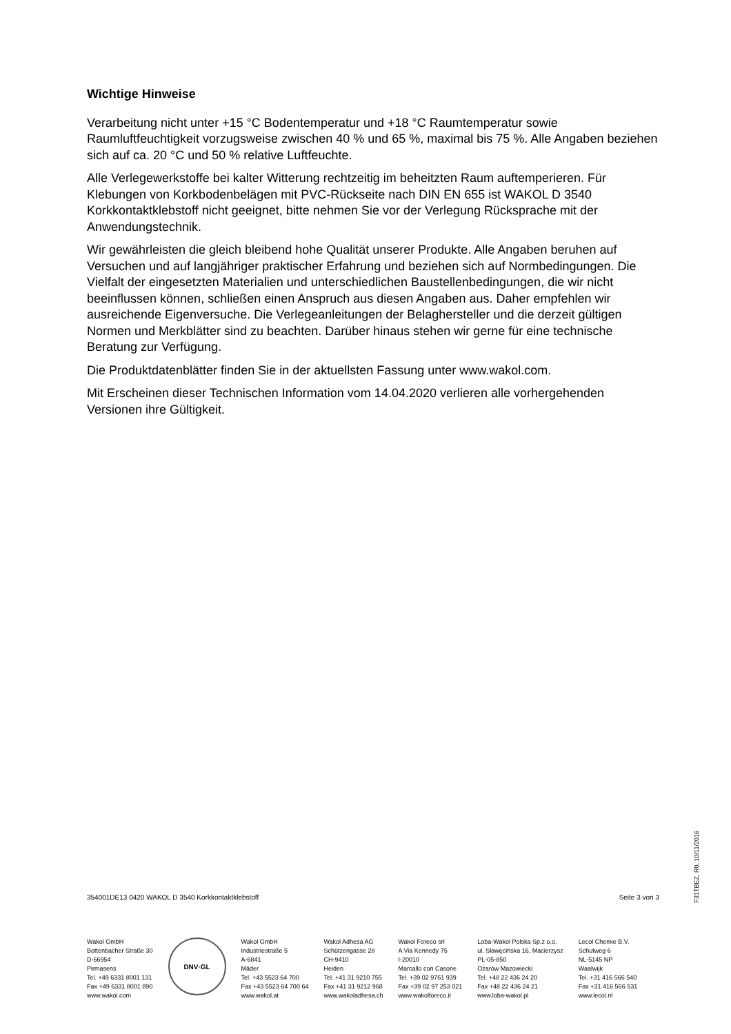Wichtige Hinweise
Verarbeitung nicht unter +15 °C Bodentemperatur und +18 °C Raumtemperatur sowie Raumluftfeuchtigkeit vorzugsweise zwischen 40 % und 65 %, maximal bis 75 %. Alle Angaben beziehen sich auf ca. 20 °C und 50 % relative Luftfeuchte.
Alle Verlegewerkstoffe bei kalter Witterung rechtzeitig im beheitzten Raum auftemperieren. Für Klebungen von Korkbodenbelägen mit PVC-Rückseite nach DIN EN 655 ist WAKOL D 3540 Korkkontaktklebstoff nicht geeignet, bitte nehmen Sie vor der Verlegung Rücksprache mit der Anwendungstechnik.
Wir gewährleisten die gleich bleibend hohe Qualität unserer Produkte. Alle Angaben beruhen auf Versuchen und auf langjähriger praktischer Erfahrung und beziehen sich auf Normbedingungen. Die Vielfalt der eingesetzten Materialien und unterschiedlichen Baustellenbedingungen, die wir nicht beeinflussen können, schließen einen Anspruch aus diesen Angaben aus. Daher empfehlen wir ausreichende Eigenversuche. Die Verlegeanleitungen der Belaghersteller und die derzeit gültigen Normen und Merkblätter sind zu beachten. Darüber hinaus stehen wir gerne für eine technische Beratung zur Verfügung.
Die Produktdatenblätter finden Sie in der aktuellsten Fassung unter www.wakol.com.
Mit Erscheinen dieser Technischen Information vom 14.04.2020 verlieren alle vorhergehenden Versionen ihre Gültigkeit.
354001DE13 0420 WAKOL D 3540 Korkkontaktklebstoff Seite 3 von 3
Wakol GmbH
Bottenbacher Straße 30
D-66954
Pirmasens
Tel. +49 6331 8001 131
Fax +49 6331 8001 890
www.wakol.com
DNV·GL
Wakol GmbH
Industriestraße 5
A-6841
Mäder
Tel. +43 5523 64 700
Fax +43 5523 64 700 64
www.wakol.at
Wakol Adhesa AG
Schützengasse 28
CH-9410
Heiden
Tel. +41 31 9210 755
Fax +41 31 9212 968
www.wakoladhesa.ch
Wakol Foreco srl
A Via Kennedy 75
I-20010
Marcallo con Casone
Tel. +39 02 9761 939
Fax +39 02 97 253 021
www.wakolforeco.it
Loba-Wakol Polska Sp.z o.o.
ul. Sławęcińska 16, Macierzysz
PL-05-850
Ożarów Mazowiecki
Tel. +48 22 436 24 20
Fax +48 22 436 24 21
www.loba-wakol.pl
Lecol Chemie B.V.
Schutweg 6
NL-5145 NP
Waalwijk
Tel. +31 416 566 540
Fax +31 416 566 531
www.lecol.nl
F31TBEZ, R0, 10/11/2016